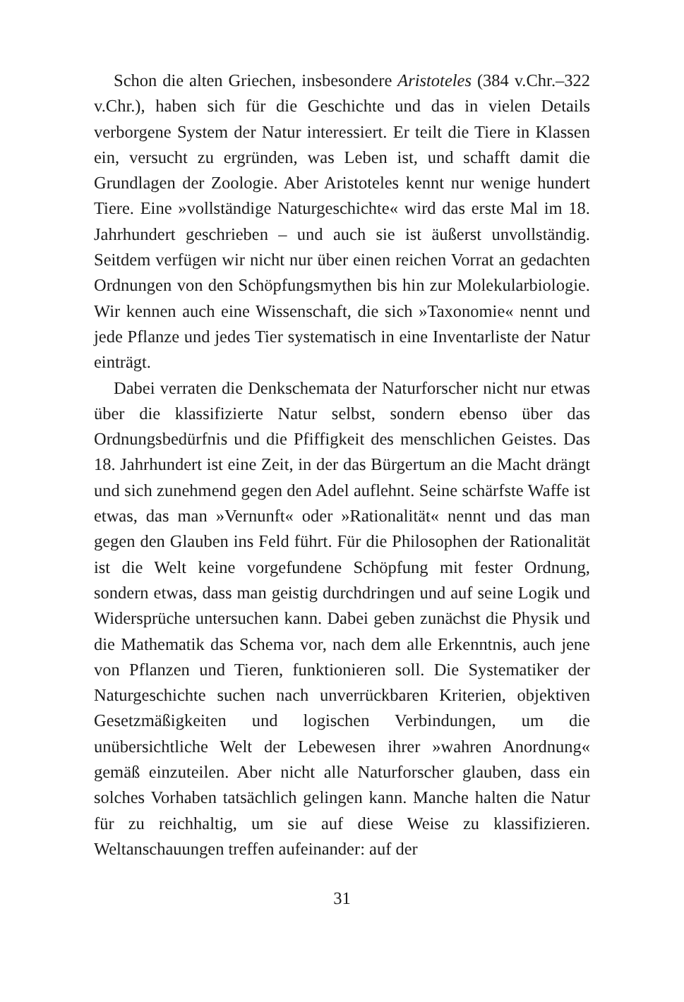Schon die alten Griechen, insbesondere Aristoteles (384 v.Chr.–322 v.Chr.), haben sich für die Geschichte und das in vielen Details verborgene System der Natur interessiert. Er teilt die Tiere in Klassen ein, versucht zu ergründen, was Leben ist, und schafft damit die Grundlagen der Zoologie. Aber Aristoteles kennt nur wenige hundert Tiere. Eine »vollständige Naturgeschichte« wird das erste Mal im 18. Jahrhundert geschrieben – und auch sie ist äußerst unvollständig. Seitdem verfügen wir nicht nur über einen reichen Vorrat an gedachten Ordnungen von den Schöpfungsmythen bis hin zur Molekularbiologie. Wir kennen auch eine Wissenschaft, die sich »Taxonomie« nennt und jede Pflanze und jedes Tier systematisch in eine Inventarliste der Natur einträgt.
Dabei verraten die Denkschemata der Naturforscher nicht nur etwas über die klassifizierte Natur selbst, sondern ebenso über das Ordnungsbedürfnis und die Pfiffigkeit des menschlichen Geistes. Das 18. Jahrhundert ist eine Zeit, in der das Bürgertum an die Macht drängt und sich zunehmend gegen den Adel auflehnt. Seine schärfste Waffe ist etwas, das man »Vernunft« oder »Rationalität« nennt und das man gegen den Glauben ins Feld führt. Für die Philosophen der Rationalität ist die Welt keine vorgefundene Schöpfung mit fester Ordnung, sondern etwas, dass man geistig durchdringen und auf seine Logik und Widersprüche untersuchen kann. Dabei geben zunächst die Physik und die Mathematik das Schema vor, nach dem alle Erkenntnis, auch jene von Pflanzen und Tieren, funktionieren soll. Die Systematiker der Naturgeschichte suchen nach unverrückbaren Kriterien, objektiven Gesetzmäßigkeiten und logischen Verbindungen, um die unübersichtliche Welt der Lebewesen ihrer »wahren Anordnung« gemäß einzuteilen. Aber nicht alle Naturforscher glauben, dass ein solches Vorhaben tatsächlich gelingen kann. Manche halten die Natur für zu reichhaltig, um sie auf diese Weise zu klassifizieren. Weltanschauungen treffen aufeinander: auf der
31